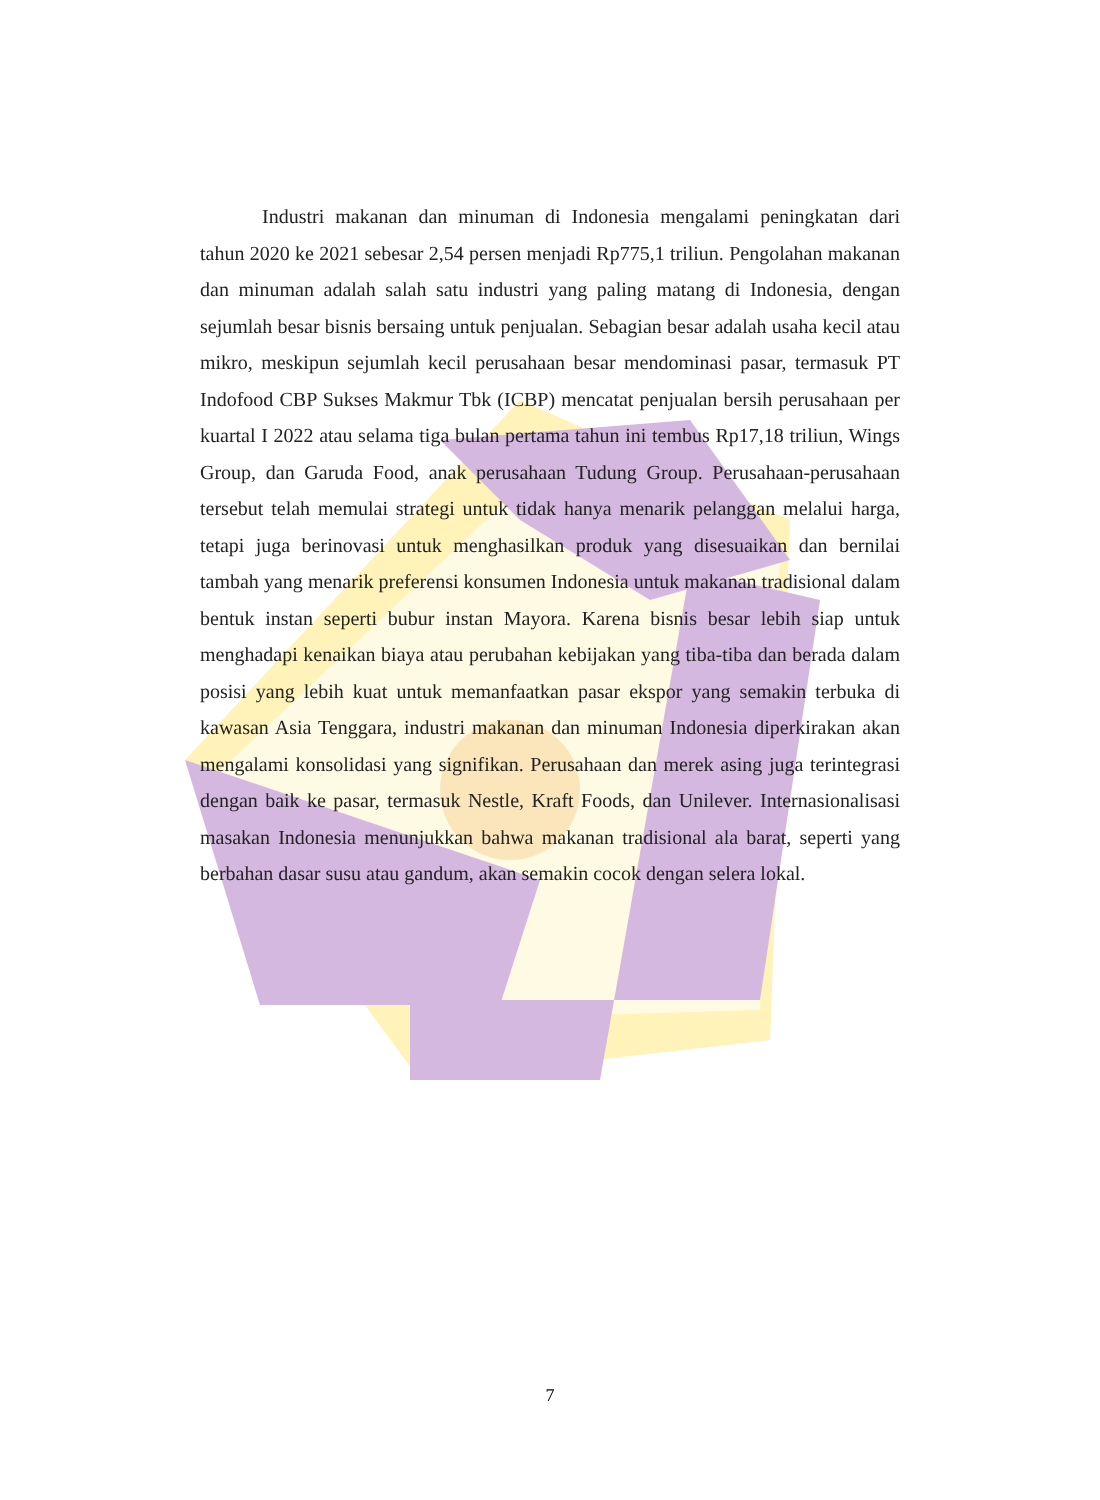Industri makanan dan minuman di Indonesia mengalami peningkatan dari tahun 2020 ke 2021 sebesar 2,54 persen menjadi Rp775,1 triliun. Pengolahan makanan dan minuman adalah salah satu industri yang paling matang di Indonesia, dengan sejumlah besar bisnis bersaing untuk penjualan. Sebagian besar adalah usaha kecil atau mikro, meskipun sejumlah kecil perusahaan besar mendominasi pasar, termasuk PT Indofood CBP Sukses Makmur Tbk (ICBP) mencatat penjualan bersih perusahaan per kuartal I 2022 atau selama tiga bulan pertama tahun ini tembus Rp17,18 triliun, Wings Group, dan Garuda Food, anak perusahaan Tudung Group. Perusahaan-perusahaan tersebut telah memulai strategi untuk tidak hanya menarik pelanggan melalui harga, tetapi juga berinovasi untuk menghasilkan produk yang disesuaikan dan bernilai tambah yang menarik preferensi konsumen Indonesia untuk makanan tradisional dalam bentuk instan seperti bubur instan Mayora. Karena bisnis besar lebih siap untuk menghadapi kenaikan biaya atau perubahan kebijakan yang tiba-tiba dan berada dalam posisi yang lebih kuat untuk memanfaatkan pasar ekspor yang semakin terbuka di kawasan Asia Tenggara, industri makanan dan minuman Indonesia diperkirakan akan mengalami konsolidasi yang signifikan. Perusahaan dan merek asing juga terintegrasi dengan baik ke pasar, termasuk Nestle, Kraft Foods, dan Unilever. Internasionalisasi masakan Indonesia menunjukkan bahwa makanan tradisional ala barat, seperti yang berbahan dasar susu atau gandum, akan semakin cocok dengan selera lokal.
7